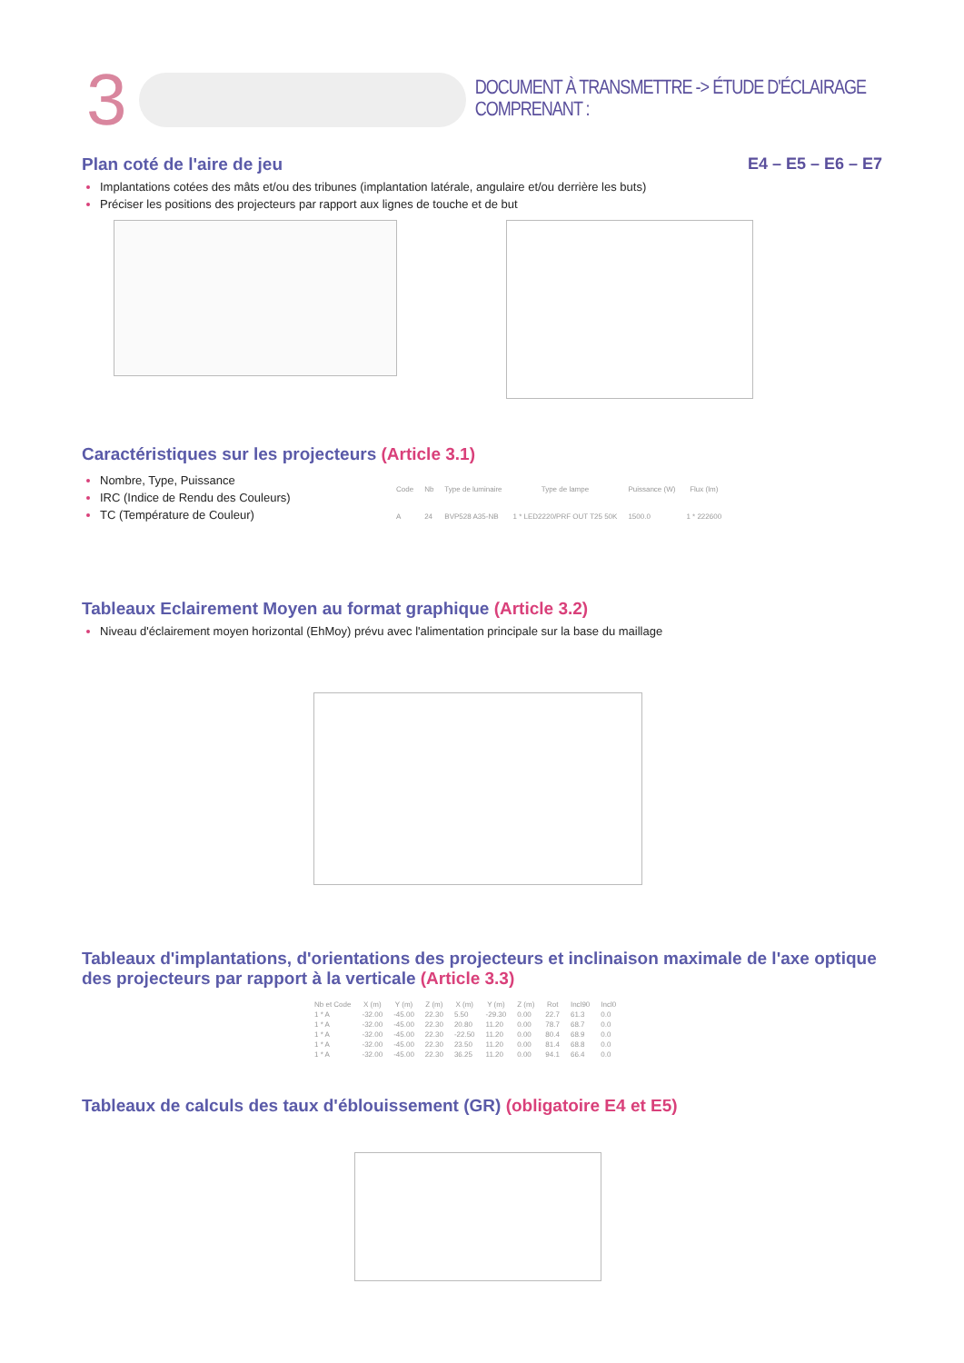3
DOCUMENT À TRANSMETTRE -> ÉTUDE D'ÉCLAIRAGE COMPRENANT :
E4 – E5 – E6 – E7
Plan coté de l'aire de jeu
Implantations cotées des mâts et/ou des tribunes (implantation latérale, angulaire et/ou derrière les buts)
Préciser les positions des projecteurs par rapport aux lignes de touche et de but
Caractéristiques sur les projecteurs (Article 3.1)
Nombre, Type, Puissance
IRC (Indice de Rendu des Couleurs)
TC (Température de Couleur)
| Code | Nb | Type de luminaire | Type de lampe | Puissance (W) | Flux (lm) |
| --- | --- | --- | --- | --- | --- |
| A | 24 | BVP528 A35-NB | 1 * LED2220/PRF OUT T25 50K | 1500.0 | 1 * 222600 |
Tableaux Eclairement Moyen au format graphique (Article 3.2)
Niveau d'éclairement moyen horizontal (EhMoy) prévu avec l'alimentation principale sur la base du maillage
Tableaux d'implantations, d'orientations des projecteurs et inclinaison maximale de l'axe optique des projecteurs par rapport à la verticale (Article 3.3)
| Nb et Code | X (m) | Y (m) | Z (m) | X (m) | Y (m) | Z (m) | Rot | Incl90 | Incl0 |
| --- | --- | --- | --- | --- | --- | --- | --- | --- | --- |
| 1 * A | -32.00 | -45.00 | 22.30 | 5.50 | -29.30 | 0.00 | 22.7 | 61.3 | 0.0 |
| 1 * A | -32.00 | -45.00 | 22.30 | 20.80 | 11.20 | 0.00 | 78.7 | 68.7 | 0.0 |
| 1 * A | -32.00 | -45.00 | 22.30 | -22.50 | 11.20 | 0.00 | 80.4 | 68.9 | 0.0 |
| 1 * A | -32.00 | -45.00 | 22.30 | 23.50 | 11.20 | 0.00 | 81.4 | 68.8 | 0.0 |
| 1 * A | -32.00 | -45.00 | 22.30 | 36.25 | 11.20 | 0.00 | 94.1 | 66.4 | 0.0 |
Tableaux de calculs des taux d'éblouissement (GR) (obligatoire E4 et E5)